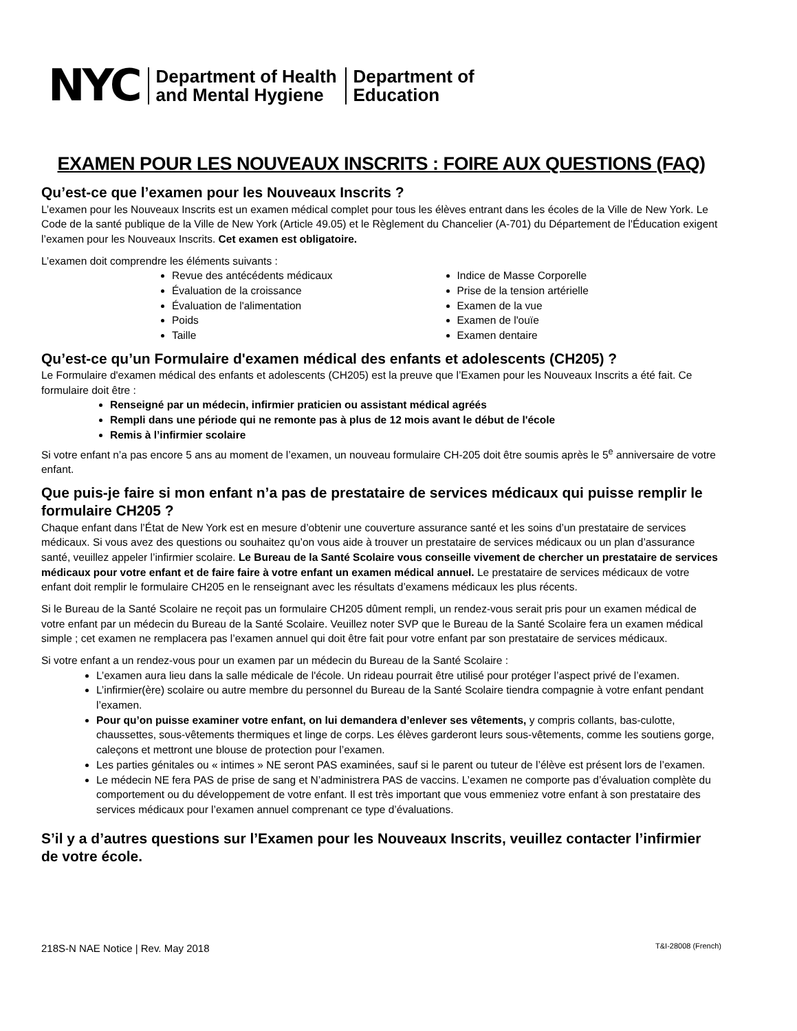NYC
Department of Health
and Mental Hygiene
Department of
Education
EXAMEN POUR LES NOUVEAUX INSCRITS : FOIRE AUX QUESTIONS (FAQ)
Qu’est-ce que l’examen pour les Nouveaux Inscrits ?
L’examen pour les Nouveaux Inscrits est un examen médical complet pour tous les élèves entrant dans les écoles de la Ville de New York. Le Code de la santé publique de la Ville de New York (Article 49.05) et le Règlement du Chancelier (A-701) du Département de l'Éducation exigent l’examen pour les Nouveaux Inscrits. Cet examen est obligatoire.
L’examen doit comprendre les éléments suivants :
Revue des antécédents médicaux
Évaluation de la croissance
Évaluation de l'alimentation
Poids
Taille
Indice de Masse Corporelle
Prise de la tension artérielle
Examen de la vue
Examen de l'ouïe
Examen dentaire
Qu’est-ce qu’un Formulaire d'examen médical des enfants et adolescents (CH205) ?
Le Formulaire d'examen médical des enfants et adolescents (CH205) est la preuve que l’Examen pour les Nouveaux Inscrits a été fait. Ce formulaire doit être :
Renseigné par un médecin, infirmier praticien ou assistant médical agréés
Rempli dans une période qui ne remonte pas à plus de 12 mois avant le début de l'école
Remis à l’infirmier scolaire
Si votre enfant n’a pas encore 5 ans au moment de l’examen, un nouveau formulaire CH-205 doit être soumis après le 5<sup>e</sup> anniversaire de votre enfant.
Que puis-je faire si mon enfant n’a pas de prestataire de services médicaux qui puisse remplir le formulaire CH205 ?
Chaque enfant dans l’État de New York est en mesure d’obtenir une couverture assurance santé et les soins d’un prestataire de services médicaux. Si vous avez des questions ou souhaitez qu’on vous aide à trouver un prestataire de services médicaux ou un plan d’assurance santé, veuillez appeler l’infirmier scolaire. Le Bureau de la Santé Scolaire vous conseille vivement de chercher un prestataire de services médicaux pour votre enfant et de faire faire à votre enfant un examen médical annuel. Le prestataire de services médicaux de votre enfant doit remplir le formulaire CH205 en le renseignant avec les résultats d’examens médicaux les plus récents.
Si le Bureau de la Santé Scolaire ne reçoit pas un formulaire CH205 dûment rempli, un rendez-vous serait pris pour un examen médical de votre enfant par un médecin du Bureau de la Santé Scolaire. Veuillez noter SVP que le Bureau de la Santé Scolaire fera un examen médical simple ; cet examen ne remplacera pas l’examen annuel qui doit être fait pour votre enfant par son prestataire de services médicaux.
Si votre enfant a un rendez-vous pour un examen par un médecin du Bureau de la Santé Scolaire :
L’examen aura lieu dans la salle médicale de l'école. Un rideau pourrait être utilisé pour protéger l’aspect privé de l’examen.
L’infirmier(ère) scolaire ou autre membre du personnel du Bureau de la Santé Scolaire tiendra compagnie à votre enfant pendant l’examen.
Pour qu’on puisse examiner votre enfant, on lui demandera d’enlever ses vêtements, y compris collants, bas-culotte, chaussettes, sous-vêtements thermiques et linge de corps. Les élèves garderont leurs sous-vêtements, comme les soutiens gorge, caleçons et mettront une blouse de protection pour l’examen.
Les parties génitales ou « intimes » NE seront PAS examinées, sauf si le parent ou tuteur de l’élève est présent lors de l’examen.
Le médecin NE fera PAS de prise de sang et N’administrera PAS de vaccins. L’examen ne comporte pas d’évaluation complète du comportement ou du développement de votre enfant. Il est très important que vous emmeniez votre enfant à son prestataire des services médicaux pour l’examen annuel comprenant ce type d’évaluations.
S’il y a d’autres questions sur l’Examen pour les Nouveaux Inscrits, veuillez contacter l’infirmier de votre école.
218S-N NAE Notice | Rev. May 2018 T&I-28008 (French)